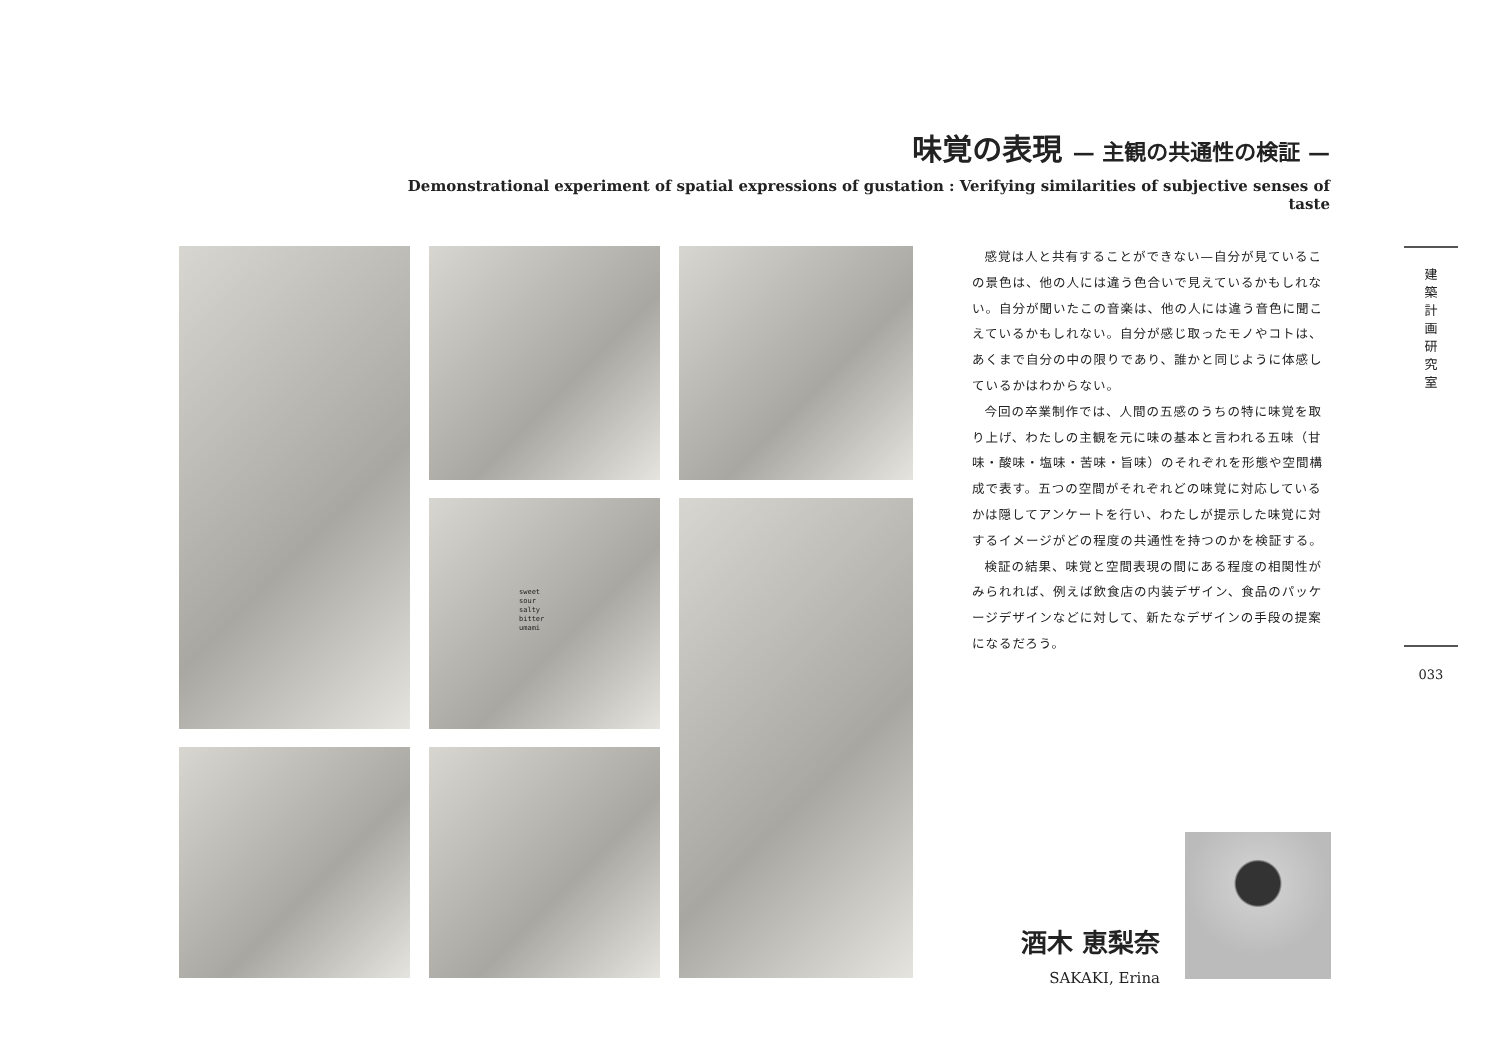味覚の表現 — 主観の共通性の検証 —
Demonstrational experiment of spatial expressions of gustation : Verifying similarities of subjective senses of taste
sweet
sour
salty
bitter
umami
感覚は人と共有することができない—自分が見ているこの景色は、他の人には違う色合いで見えているかもしれない。自分が聞いたこの音楽は、他の人には違う音色に聞こえているかもしれない。自分が感じ取ったモノやコトは、あくまで自分の中の限りであり、誰かと同じように体感しているかはわからない。
今回の卒業制作では、人間の五感のうちの特に味覚を取り上げ、わたしの主観を元に味の基本と言われる五味（甘味・酸味・塩味・苦味・旨味）のそれぞれを形態や空間構成で表す。五つの空間がそれぞれどの味覚に対応しているかは隠してアンケートを行い、わたしが提示した味覚に対するイメージがどの程度の共通性を持つのかを検証する。
検証の結果、味覚と空間表現の間にある程度の相関性がみられれば、例えば飲食店の内装デザイン、食品のパッケージデザインなどに対して、新たなデザインの手段の提案になるだろう。
建
築
計
画
研
究
室
033
酒木 恵梨奈
SAKAKI, Erina